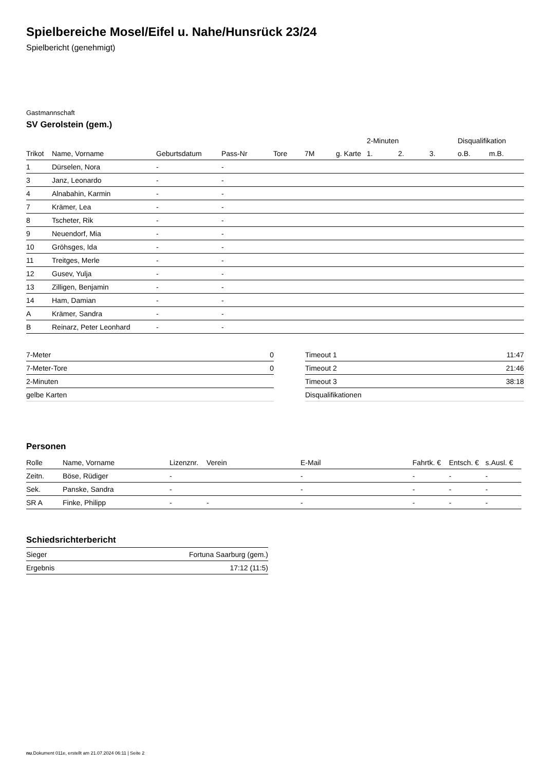Spielbereiche Mosel/Eifel u. Nahe/Hunsrück 23/24
Spielbericht (genehmigt)
Gastmannschaft
SV Gerolstein (gem.)
| | | | | | | | 2-Minuten | | | Disqualifikation | |
| --- | --- | --- | --- | --- | --- | --- | --- | --- | --- | --- | --- |
| Trikot | Name, Vorname | Geburtsdatum | Pass-Nr | Tore | 7M | g. Karte | 1. | 2. | 3. | o.B. | m.B. |
| 1 | Dürselen, Nora | - | - | | | | | | | | |
| 3 | Janz, Leonardo | - | - | | | | | | | | |
| 4 | Alnabahin, Karmin | - | - | | | | | | | | |
| 7 | Krämer, Lea | - | - | | | | | | | | |
| 8 | Tscheter, Rik | - | - | | | | | | | | |
| 9 | Neuendorf, Mia | - | - | | | | | | | | |
| 10 | Gröhsges, Ida | - | - | | | | | | | | |
| 11 | Treitges, Merle | - | - | | | | | | | | |
| 12 | Gusev, Yulja | - | - | | | | | | | | |
| 13 | Zilligen, Benjamin | - | - | | | | | | | | |
| 14 | Ham, Damian | - | - | | | | | | | | |
| A | Krämer, Sandra | - | - | | | | | | | | |
| B | Reinarz, Peter Leonhard | - | - | | | | | | | | |
| 7-Meter | 0 |
| 7-Meter-Tore | 0 |
| 2-Minuten | |
| gelbe Karten | |
| Timeout 1 | 11:47 |
| Timeout 2 | 21:46 |
| Timeout 3 | 38:18 |
| Disqualifikationen | |
Personen
| Rolle | Name, Vorname | Lizenznr. | Verein | E-Mail | Fahrtk. € | Entsch. € | s.Ausl. € |
| --- | --- | --- | --- | --- | --- | --- | --- |
| Zeitn. | Böse, Rüdiger | - | | - | - | - | - |
| Sek. | Panske, Sandra | - | | - | - | - | - |
| SR A | Finke, Philipp | - | - | - | - | - | - |
Schiedsrichterbericht
| Sieger | Fortuna Saarburg (gem.) |
| Ergebnis | 17:12 (11:5) |
nu.Dokument 011e, erstellt am 21.07.2024 06:11 | Seite 2